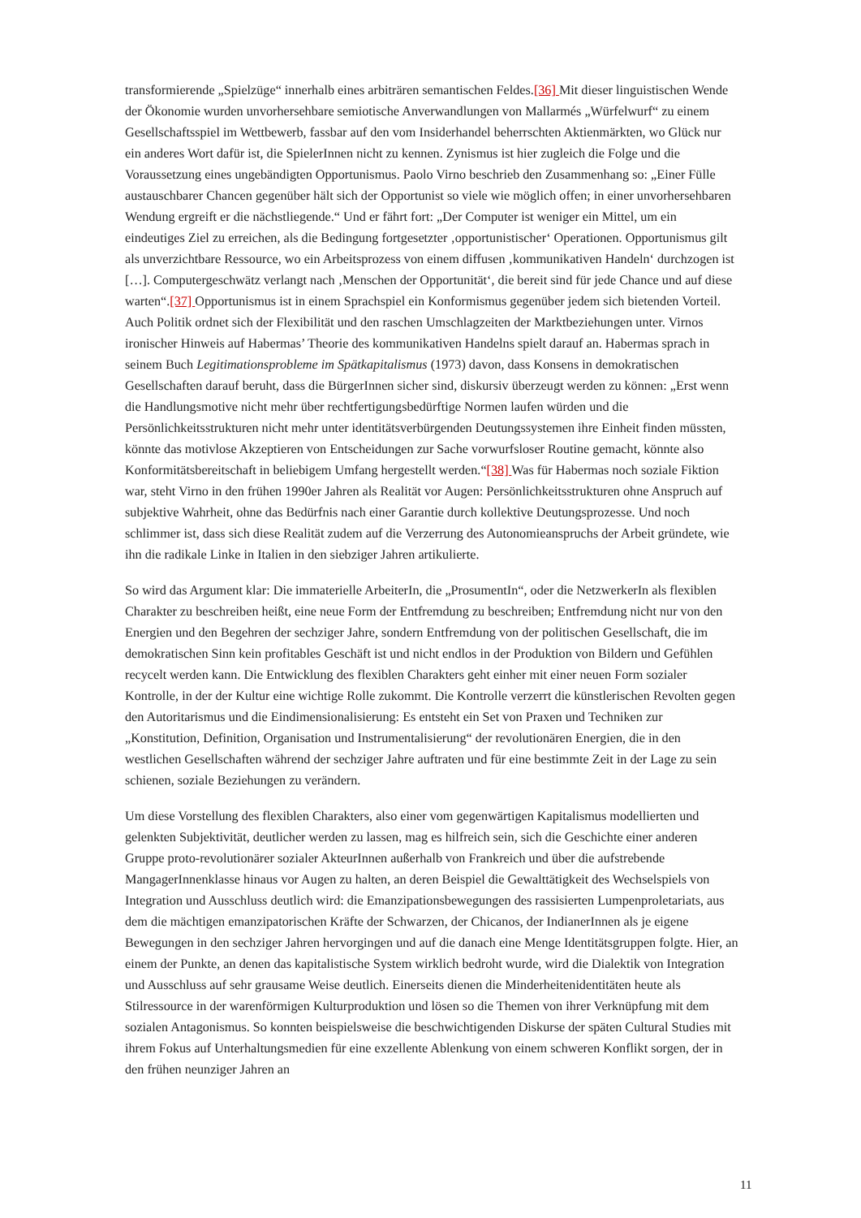transformierende „Spielzüge“ innerhalb eines arbiträren semantischen Feldes.[36] Mit dieser linguistischen Wende der Ökonomie wurden unvorhersehbare semiotische Anverwandlungen von Mallarmés „Würfelwurf“ zu einem Gesellschaftsspiel im Wettbewerb, fassbar auf den vom Insiderhandel beherrschten Aktienmärkten, wo Glück nur ein anderes Wort dafür ist, die SpielerInnen nicht zu kennen. Zynismus ist hier zugleich die Folge und die Voraussetzung eines ungebändigten Opportunismus. Paolo Virno beschrieb den Zusammenhang so: „Einer Fülle austauschbarer Chancen gegenüber hält sich der Opportunist so viele wie möglich offen; in einer unvorhersehbaren Wendung ergreift er die nächstliegende.“ Und er fährt fort: „Der Computer ist weniger ein Mittel, um ein eindeutiges Ziel zu erreichen, als die Bedingung fortgesetzter ‚opportunistischer‘ Operationen. Opportunismus gilt als unverzichtbare Ressource, wo ein Arbeitsprozess von einem diffusen ‚kommunikativen Handeln‘ durchzogen ist […]. Computergeschwätz verlangt nach ‚Menschen der Opportunität‘, die bereit sind für jede Chance und auf diese warten“.[37] Opportunismus ist in einem Sprachspiel ein Konformismus gegenüber jedem sich bietenden Vorteil. Auch Politik ordnet sich der Flexibilität und den raschen Umschlagzeiten der Marktbeziehungen unter. Virnos ironischer Hinweis auf Habermas’ Theorie des kommunikativen Handelns spielt darauf an. Habermas sprach in seinem Buch Legitimationsprobleme im Spätkapitalismus (1973) davon, dass Konsens in demokratischen Gesellschaften darauf beruht, dass die BürgerInnen sicher sind, diskursiv überzeugt werden zu können: „Erst wenn die Handlungsmotive nicht mehr über rechtfertigungsbedürftige Normen laufen würden und die Persönlichkeitsstrukturen nicht mehr unter identitätsverbürgenden Deutungssystemen ihre Einheit finden müssten, könnte das motivlose Akzeptieren von Entscheidungen zur Sache vorwurfsloser Routine gemacht, könnte also Konformitätsbereitschaft in beliebigem Umfang hergestellt werden.“[38] Was für Habermas noch soziale Fiktion war, steht Virno in den frühen 1990er Jahren als Realität vor Augen: Persönlichkeitsstrukturen ohne Anspruch auf subjektive Wahrheit, ohne das Bedürfnis nach einer Garantie durch kollektive Deutungsprozesse. Und noch schlimmer ist, dass sich diese Realität zudem auf die Verzerrung des Autonomieanspruchs der Arbeit gründete, wie ihn die radikale Linke in Italien in den siebziger Jahren artikulierte.
So wird das Argument klar: Die immaterielle ArbeiterIn, die „ProsumentIn“, oder die NetzwerkerIn als flexiblen Charakter zu beschreiben heißt, eine neue Form der Entfremdung zu beschreiben; Entfremdung nicht nur von den Energien und den Begehren der sechziger Jahre, sondern Entfremdung von der politischen Gesellschaft, die im demokratischen Sinn kein profitables Geschäft ist und nicht endlos in der Produktion von Bildern und Gefühlen recycelt werden kann. Die Entwicklung des flexiblen Charakters geht einher mit einer neuen Form sozialer Kontrolle, in der der Kultur eine wichtige Rolle zukommt. Die Kontrolle verzerrt die künstlerischen Revolten gegen den Autoritarismus und die Eindimensionalisierung: Es entsteht ein Set von Praxen und Techniken zur „Konstitution, Definition, Organisation und Instrumentalisierung“ der revolutionären Energien, die in den westlichen Gesellschaften während der sechziger Jahre auftraten und für eine bestimmte Zeit in der Lage zu sein schienen, soziale Beziehungen zu verändern.
Um diese Vorstellung des flexiblen Charakters, also einer vom gegenwärtigen Kapitalismus modellierten und gelenkten Subjektivität, deutlicher werden zu lassen, mag es hilfreich sein, sich die Geschichte einer anderen Gruppe proto-revolutionärer sozialer AkteurInnen außerhalb von Frankreich und über die aufstrebende MangagerInnenklasse hinaus vor Augen zu halten, an deren Beispiel die Gewalttätigkeit des Wechselspiels von Integration und Ausschluss deutlich wird: die Emanzipationsbewegungen des rassisierten Lumpenproletariats, aus dem die mächtigen emanzipatorischen Kräfte der Schwarzen, der Chicanos, der IndianerInnen als je eigene Bewegungen in den sechziger Jahren hervorgingen und auf die danach eine Menge Identitätsgruppen folgte. Hier, an einem der Punkte, an denen das kapitalistische System wirklich bedroht wurde, wird die Dialektik von Integration und Ausschluss auf sehr grausame Weise deutlich. Einerseits dienen die Minderheitenidentitäten heute als Stilressource in der warenförmigen Kulturproduktion und lösen so die Themen von ihrer Verknüpfung mit dem sozialen Antagonismus. So konnten beispielsweise die beschwichtigenden Diskurse der späten Cultural Studies mit ihrem Fokus auf Unterhaltungsmedien für eine exzellente Ablenkung von einem schweren Konflikt sorgen, der in den frühen neunziger Jahren an
11